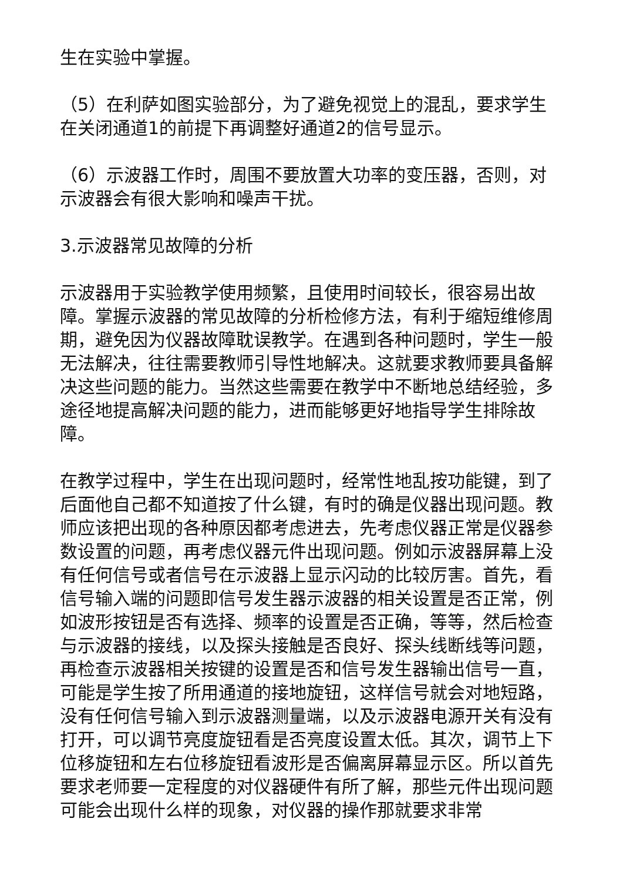生在实验中掌握。
（5）在利萨如图实验部分，为了避免视觉上的混乱，要求学生在关闭通道1的前提下再调整好通道2的信号显示。
（6）示波器工作时，周围不要放置大功率的变压器，否则，对示波器会有很大影响和噪声干扰。
3.示波器常见故障的分析
示波器用于实验教学使用频繁，且使用时间较长，很容易出故障。掌握示波器的常见故障的分析检修方法，有利于缩短维修周期，避免因为仪器故障耽误教学。在遇到各种问题时，学生一般无法解决，往往需要教师引导性地解决。这就要求教师要具备解决这些问题的能力。当然这些需要在教学中不断地总结经验，多途径地提高解决问题的能力，进而能够更好地指导学生排除故障。
在教学过程中，学生在出现问题时，经常性地乱按功能键，到了后面他自己都不知道按了什么键，有时的确是仪器出现问题。教师应该把出现的各种原因都考虑进去，先考虑仪器正常是仪器参数设置的问题，再考虑仪器元件出现问题。例如示波器屏幕上没有任何信号或者信号在示波器上显示闪动的比较厉害。首先，看信号输入端的问题即信号发生器示波器的相关设置是否正常，例如波形按钮是否有选择、频率的设置是否正确，等等，然后检查与示波器的接线，以及探头接触是否良好、探头线断线等问题，再检查示波器相关按键的设置是否和信号发生器输出信号一直，可能是学生按了所用通道的接地旋钮，这样信号就会对地短路，没有任何信号输入到示波器测量端，以及示波器电源开关有没有打开，可以调节亮度旋钮看是否亮度设置太低。其次，调节上下位移旋钮和左右位移旋钮看波形是否偏离屏幕显示区。所以首先要求老师要一定程度的对仪器硬件有所了解，那些元件出现问题可能会出现什么样的现象，对仪器的操作那就要求非常